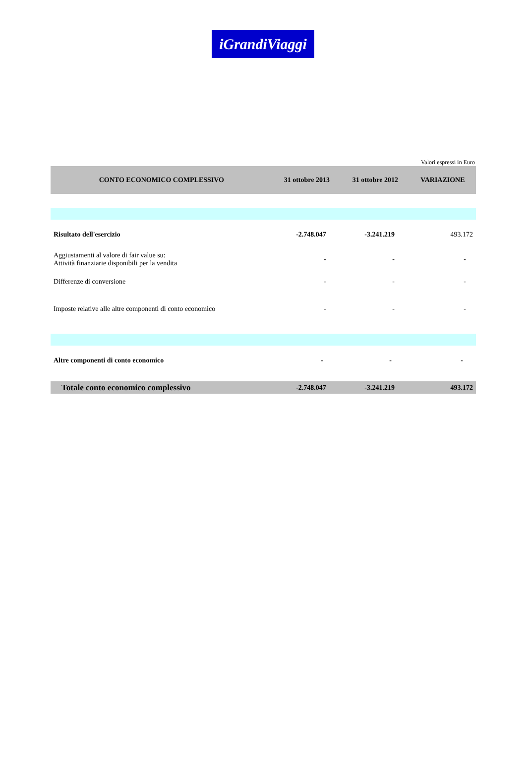iGrandiViaggi
Valori espressi in Euro
| CONTO ECONOMICO COMPLESSIVO | 31 ottobre 2013 | 31 ottobre 2012 | VARIAZIONE |
| --- | --- | --- | --- |
| Risultato dell'esercizio | -2.748.047 | -3.241.219 | 493.172 |
| Aggiustamenti al valore di fair value su: Attività finanziarie disponibili per la vendita | - | - | - |
| Differenze di conversione | - | - | - |
| Imposte relative alle altre componenti di conto economico | - | - | - |
| Altre componenti di conto economico | - | - | - |
| Totale conto economico complessivo | -2.748.047 | -3.241.219 | 493.172 |